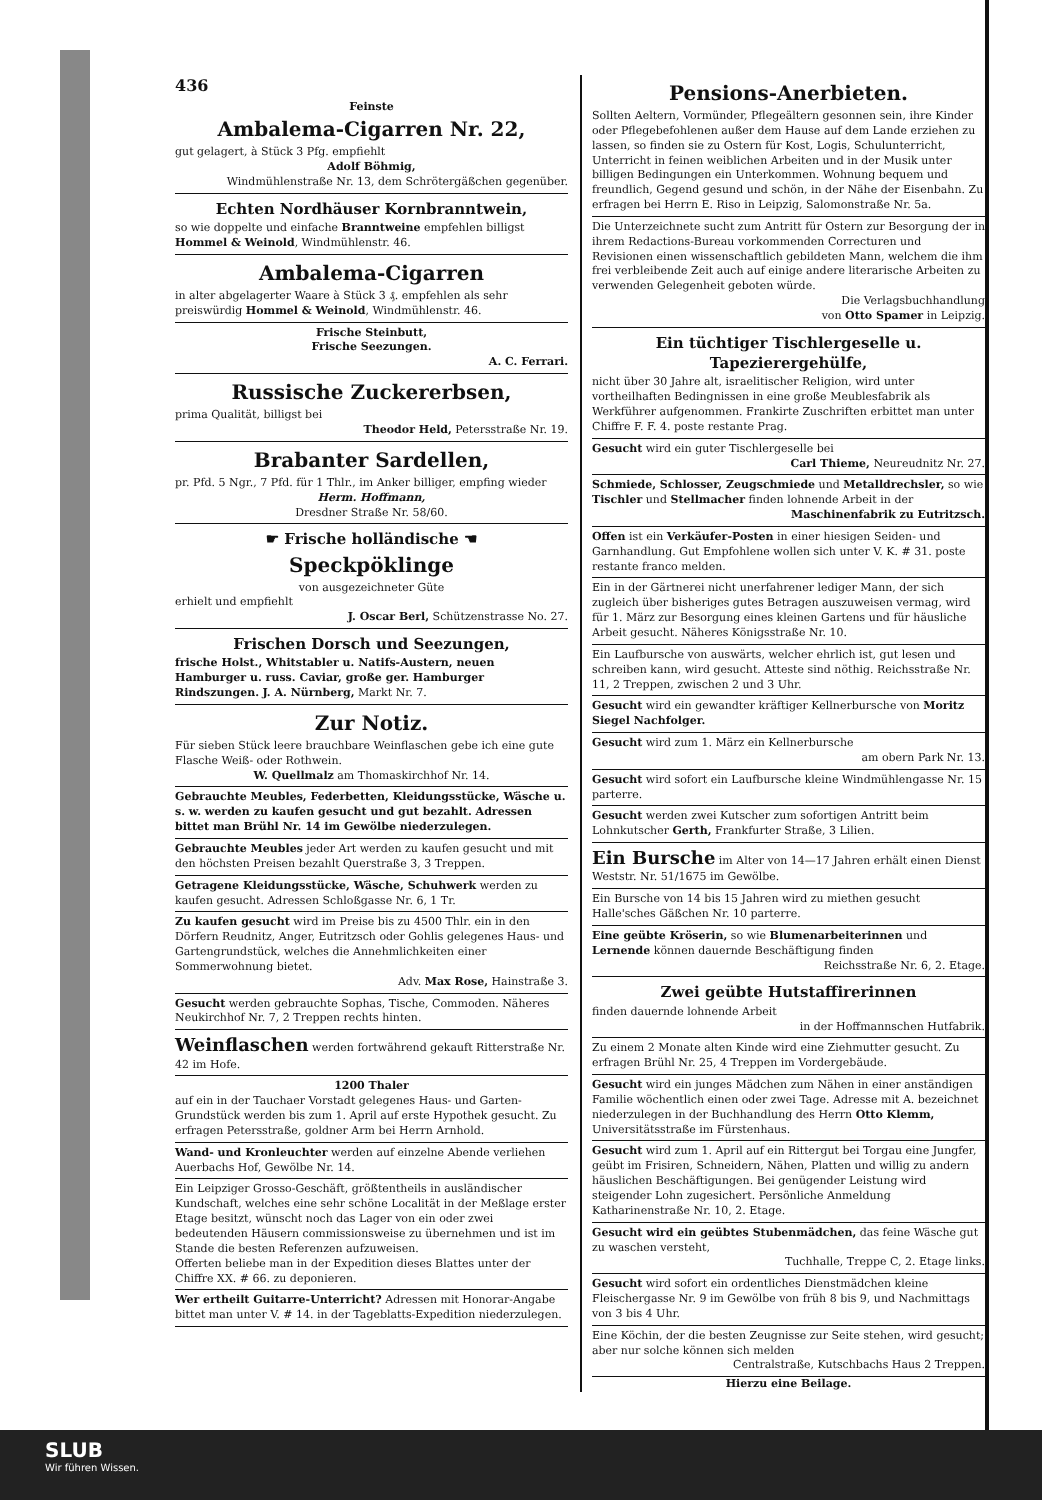436
Feinste
Ambalema-Cigarren Nr. 22,
gut gelagert, à Stück 3 Pfg. empfiehlt
Adolf Böhmig,
Windmühlenstraße Nr. 13, dem Schrötergäßchen gegenüber.
Echten Nordhäuser Kornbranntwein,
so wie doppelte und einfache Branntweine empfehlen billigst Hommel & Weinold, Windmühlenstr. 46.
Ambalema-Cigarren
in alter abgelagerter Waare à Stück 3 ₰. empfehlen als sehr preiswürdig Hommel & Weinold, Windmühlenstr. 46.
Frische Steinbutt,
Frische Seezungen.
A. C. Ferrari.
Russische Zuckererbsen,
prima Qualität, billigst bei
Theodor Held, Petersstraße Nr. 19.
Brabanter Sardellen,
pr. Pfd. 5 Ngr., 7 Pfd. für 1 Thlr., im Anker billiger, empfing wieder
Herm. Hoffmann,
Dresdner Straße Nr. 58/60.
☛ Frische holländische ☚
Speckpöklinge
von ausgezeichneter Güte
erhielt und empfiehlt
J. Oscar Berl, Schützenstrasse No. 27.
Frischen Dorsch und Seezungen,
frische Holst., Whitstabler u. Natifs-Austern, neuen Hamburger u. russ. Caviar, große ger. Hamburger Rindszungen. J. A. Nürnberg, Markt Nr. 7.
Zur Notiz.
Für sieben Stück leere brauchbare Weinflaschen gebe ich eine gute Flasche Weiß- oder Rothwein.
W. Quellmalz am Thomaskirchhof Nr. 14.
Gebrauchte Meubles, Federbetten, Kleidungsstücke, Wäsche u. s. w. werden zu kaufen gesucht und gut bezahlt. Adressen bittet man Brühl Nr. 14 im Gewölbe niederzulegen.
Gebrauchte Meubles jeder Art werden zu kaufen gesucht und mit den höchsten Preisen bezahlt Querstraße 3, 3 Treppen.
Getragene Kleidungsstücke, Wäsche, Schuhwerk werden zu kaufen gesucht. Adressen Schloßgasse Nr. 6, 1 Tr.
Zu kaufen gesucht wird im Preise bis zu 4500 Thlr. ein in den Dörfern Reudnitz, Anger, Eutritzsch oder Gohlis gelegenes Haus- und Gartengrundstück, welches die Annehmlichkeiten einer Sommerwohnung bietet.
Adv. Max Rose, Hainstraße 3.
Gesucht werden gebrauchte Sophas, Tische, Commoden. Näheres Neukirchhof Nr. 7, 2 Treppen rechts hinten.
Weinflaschen werden fortwährend gekauft Ritterstraße Nr. 42 im Hofe.
1200 Thaler
auf ein in der Tauchaer Vorstadt gelegenes Haus- und Garten-Grundstück werden bis zum 1. April auf erste Hypothek gesucht. Zu erfragen Petersstraße, goldner Arm bei Herrn Arnhold.
Wand- und Kronleuchter werden auf einzelne Abende verliehen Auerbachs Hof, Gewölbe Nr. 14.
Ein Leipziger Grosso-Geschäft, größtentheils in ausländischer Kundschaft, welches eine sehr schöne Localität in der Meßlage erster Etage besitzt, wünscht noch das Lager von ein oder zwei bedeutenden Häusern commissionsweise zu übernehmen und ist im Stande die besten Referenzen aufzuweisen.
Offerten beliebe man in der Expedition dieses Blattes unter der Chiffre XX. # 66. zu deponieren.
Wer ertheilt Guitarre-Unterricht? Adressen mit Honorar-Angabe bittet man unter V. # 14. in der Tageblatts-Expedition niederzulegen.
Pensions-Anerbieten.
Sollten Aeltern, Vormünder, Pflegeältern gesonnen sein, ihre Kinder oder Pflegebefohlenen außer dem Hause auf dem Lande erziehen zu lassen, so finden sie zu Ostern für Kost, Logis, Schulunterricht, Unterricht in feinen weiblichen Arbeiten und in der Musik unter billigen Bedingungen ein Unterkommen. Wohnung bequem und freundlich, Gegend gesund und schön, in der Nähe der Eisenbahn. Zu erfragen bei Herrn E. Riso in Leipzig, Salomonstraße Nr. 5a.
Die Unterzeichnete sucht zum Antritt für Ostern zur Besorgung der in ihrem Redactions-Bureau vorkommenden Correcturen und Revisionen einen wissenschaftlich gebildeten Mann, welchem die ihm frei verbleibende Zeit auch auf einige andere literarische Arbeiten zu verwenden Gelegenheit geboten würde.
Die Verlagsbuchhandlung
von Otto Spamer in Leipzig.
Ein tüchtiger Tischlergeselle u. Tapezierergehülfe,
nicht über 30 Jahre alt, israelitischer Religion, wird unter vortheilhaften Bedingnissen in eine große Meublesfabrik als Werkführer aufgenommen. Frankirte Zuschriften erbittet man unter Chiffre F. F. 4. poste restante Prag.
Gesucht wird ein guter Tischlergeselle bei
Carl Thieme, Neureudnitz Nr. 27.
Schmiede, Schlosser, Zeugschmiede und Metalldrechsler, so wie Tischler und Stellmacher finden lohnende Arbeit in der
Maschinenfabrik zu Eutritzsch.
Offen ist ein Verkäufer-Posten in einer hiesigen Seiden- und Garnhandlung. Gut Empfohlene wollen sich unter V. K. # 31. poste restante franco melden.
Ein in der Gärtnerei nicht unerfahrener lediger Mann, der sich zugleich über bisheriges gutes Betragen auszuweisen vermag, wird für 1. März zur Besorgung eines kleinen Gartens und für häusliche Arbeit gesucht. Näheres Königsstraße Nr. 10.
Ein Laufbursche von auswärts, welcher ehrlich ist, gut lesen und schreiben kann, wird gesucht. Atteste sind nöthig. Reichsstraße Nr. 11, 2 Treppen, zwischen 2 und 3 Uhr.
Gesucht wird ein gewandter kräftiger Kellnerbursche von Moritz Siegel Nachfolger.
Gesucht wird zum 1. März ein Kellnerbursche
am obern Park Nr. 13.
Gesucht wird sofort ein Laufbursche kleine Windmühlengasse Nr. 15 parterre.
Gesucht werden zwei Kutscher zum sofortigen Antritt beim Lohnkutscher Gerth, Frankfurter Straße, 3 Lilien.
Ein Bursche im Alter von 14—17 Jahren erhält einen Dienst Weststr. Nr. 51/1675 im Gewölbe.
Ein Bursche von 14 bis 15 Jahren wird zu miethen gesucht Halle'sches Gäßchen Nr. 10 parterre.
Eine geübte Kröserin, so wie Blumenarbeiterinnen und Lernende können dauernde Beschäftigung finden
Reichsstraße Nr. 6, 2. Etage.
Zwei geübte Hutstaffirerinnen
finden dauernde lohnende Arbeit
in der Hoffmannschen Hutfabrik.
Zu einem 2 Monate alten Kinde wird eine Ziehmutter gesucht. Zu erfragen Brühl Nr. 25, 4 Treppen im Vordergebäude.
Gesucht wird ein junges Mädchen zum Nähen in einer anständigen Familie wöchentlich einen oder zwei Tage. Adresse mit A. bezeichnet niederzulegen in der Buchhandlung des Herrn Otto Klemm, Universitätsstraße im Fürstenhaus.
Gesucht wird zum 1. April auf ein Rittergut bei Torgau eine Jungfer, geübt im Frisiren, Schneidern, Nähen, Platten und willig zu andern häuslichen Beschäftigungen. Bei genügender Leistung wird steigender Lohn zugesichert. Persönliche Anmeldung Katharinenstraße Nr. 10, 2. Etage.
Gesucht wird ein geübtes Stubenmädchen, das feine Wäsche gut zu waschen versteht,
Tuchhalle, Treppe C, 2. Etage links.
Gesucht wird sofort ein ordentliches Dienstmädchen kleine Fleischergasse Nr. 9 im Gewölbe von früh 8 bis 9, und Nachmittags von 3 bis 4 Uhr.
Eine Köchin, der die besten Zeugnisse zur Seite stehen, wird gesucht; aber nur solche können sich melden
Centralstraße, Kutschbachs Haus 2 Treppen.
Hierzu eine Beilage.
SLUB
Wir führen Wissen.